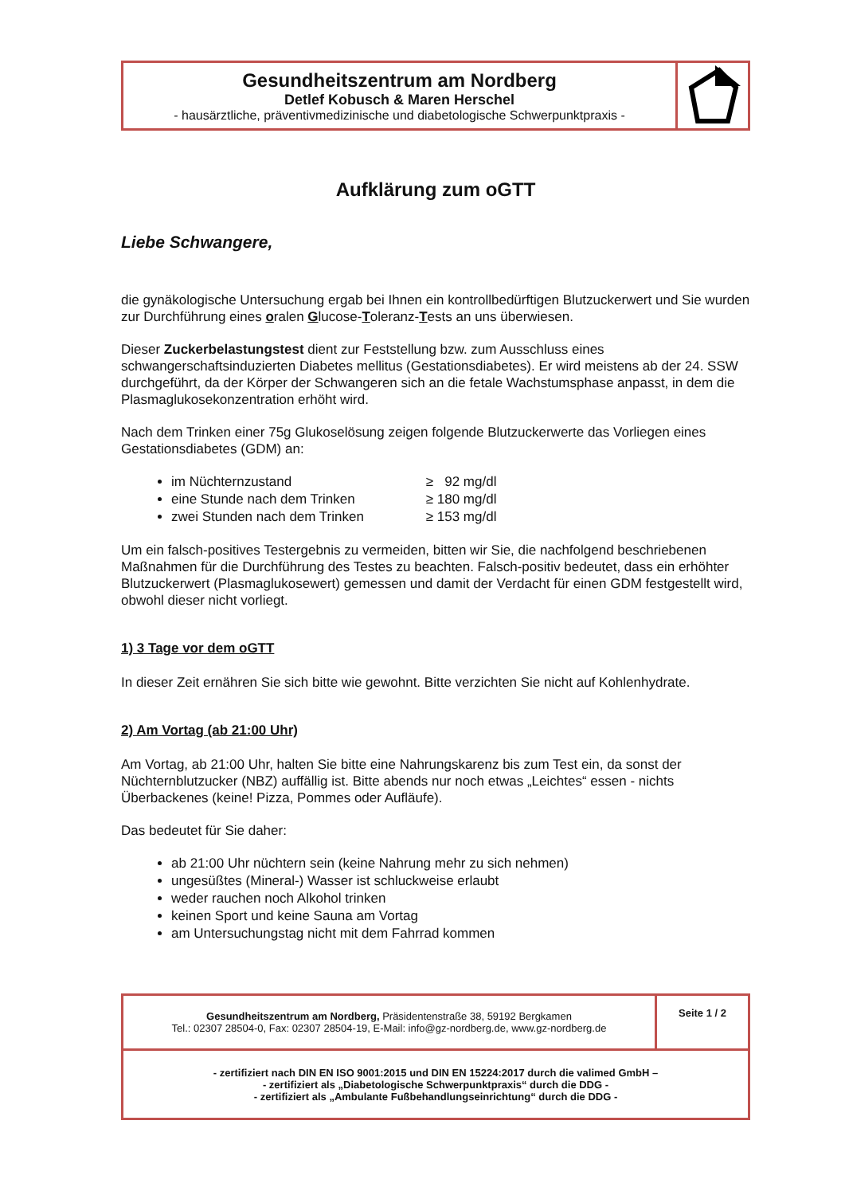| Gesundheitszentrum am Nordberg Detlef Kobusch & Maren Herschel - hausärztliche, präventivmedizinische und diabetologische Schwerpunktpraxis - | |
Aufklärung zum oGTT
Liebe Schwangere,
die gynäkologische Untersuchung ergab bei Ihnen ein kontrollbedürftigen Blutzuckerwert und Sie wurden zur Durchführung eines oralen Glucose-Toleranz-Tests an uns überwiesen.
Dieser Zuckerbelastungstest dient zur Feststellung bzw. zum Ausschluss eines schwangerschaftsinduzierten Diabetes mellitus (Gestationsdiabetes). Er wird meistens ab der 24. SSW durchgeführt, da der Körper der Schwangeren sich an die fetale Wachstumsphase anpasst, in dem die Plasmaglukosekonzentration erhöht wird.
Nach dem Trinken einer 75g Glukoselösung zeigen folgende Blutzuckerwerte das Vorliegen eines Gestationsdiabetes (GDM) an:
im Nüchternzustand ≥ 92 mg/dl
eine Stunde nach dem Trinken ≥ 180 mg/dl
zwei Stunden nach dem Trinken ≥ 153 mg/dl
Um ein falsch-positives Testergebnis zu vermeiden, bitten wir Sie, die nachfolgend beschriebenen Maßnahmen für die Durchführung des Testes zu beachten. Falsch-positiv bedeutet, dass ein erhöhter Blutzuckerwert (Plasmaglukosewert) gemessen und damit der Verdacht für einen GDM festgestellt wird, obwohl dieser nicht vorliegt.
1) 3 Tage vor dem oGTT
In dieser Zeit ernähren Sie sich bitte wie gewohnt. Bitte verzichten Sie nicht auf Kohlenhydrate.
2) Am Vortag (ab 21:00 Uhr)
Am Vortag, ab 21:00 Uhr, halten Sie bitte eine Nahrungskarenz bis zum Test ein, da sonst der Nüchternblutzucker (NBZ) auffällig ist. Bitte abends nur noch etwas „Leichtes“ essen - nichts Überbackenes (keine! Pizza, Pommes oder Aufläufe).
Das bedeutet für Sie daher:
ab 21:00 Uhr nüchtern sein (keine Nahrung mehr zu sich nehmen)
ungesüßtes (Mineral-) Wasser ist schluckweise erlaubt
weder rauchen noch Alkohol trinken
keinen Sport und keine Sauna am Vortag
am Untersuchungstag nicht mit dem Fahrrad kommen
| Gesundheitszentrum am Nordberg, Präsidentenstraße 38, 59192 Bergkamen Tel.: 02307 28504-0, Fax: 02307 28504-19, E-Mail: info@gz-nordberg.de, www.gz-nordberg.de | Seite 1 / 2 |
| - zertifiziert nach DIN EN ISO 9001:2015 und DIN EN 15224:2017 durch die valimed GmbH – - zertifiziert als „Diabetologische Schwerpunktpraxis“ durch die DDG - - zertifiziert als „Ambulante Fußbehandlungseinrichtung“ durch die DDG - | |